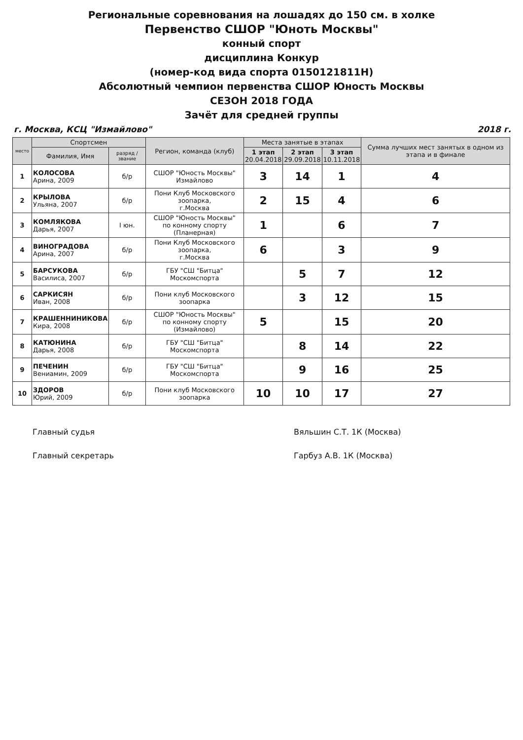Региональные соревнования на лошадях до 150 см. в холке
Первенство СШОР "Юноть Москвы"
конный спорт
дисциплина Конкур
(номер-код вида спорта 0150121811Н)
Абсолютный чемпион первенства СШОР Юность Москвы
СЕЗОН 2018 ГОДА
Зачёт для средней группы
г. Москва, КСЦ "Измайлово" 2018 г.
| место | Спортсмен | | Регион, команда (клуб) | Места занятые в этапах | | | Сумма лучших мест занятых в одном из этапа и в финале |
| --- | --- | --- | --- | --- | --- | --- | --- |
| | Фамилия, Имя | разряд / звание | | 1 этап 20.04.2018 | 2 этап 29.09.2018 | 3 этап 10.11.2018 | |
| 1 | КОЛОСОВА Арина, 2009 | б/р | СШОР "Юность Москвы" Измайлово | 3 | 14 | 1 | 4 |
| 2 | КРЫЛОВА Ульяна, 2007 | б/р | Пони Клуб Московского зоопарка, г.Москва | 2 | 15 | 4 | 6 |
| 3 | КОМЛЯКОВА Дарья, 2007 | I юн. | СШОР "Юность Москвы" по конному спорту (Планерная) | 1 | | 6 | 7 |
| 4 | ВИНОГРАДОВА Арина, 2007 | б/р | Пони Клуб Московского зоопарка, г.Москва | 6 | | 3 | 9 |
| 5 | БАРСУКОВА Василиса, 2007 | б/р | ГБУ "СШ "Битца" Москомспорта | | 5 | 7 | 12 |
| 6 | САРКИСЯН Иван, 2008 | б/р | Пони клуб Московского зоопарка | | 3 | 12 | 15 |
| 7 | КРАШЕННИНИКОВА Кира, 2008 | б/р | СШОР "Юность Москвы" по конному спорту (Измайлово) | 5 | | 15 | 20 |
| 8 | КАТЮНИНА Дарья, 2008 | б/р | ГБУ "СШ "Битца" Москомспорта | | 8 | 14 | 22 |
| 9 | ПЕЧЕНИН Вениамин, 2009 | б/р | ГБУ "СШ "Битца" Москомспорта | | 9 | 16 | 25 |
| 10 | ЗДОРОВ Юрий, 2009 | б/р | Пони клуб Московского зоопарка | 10 | 10 | 17 | 27 |
Главный судья
Главный секретарь
Вяльшин С.Т. 1К (Москва)
Гарбуз А.В. 1К (Москва)